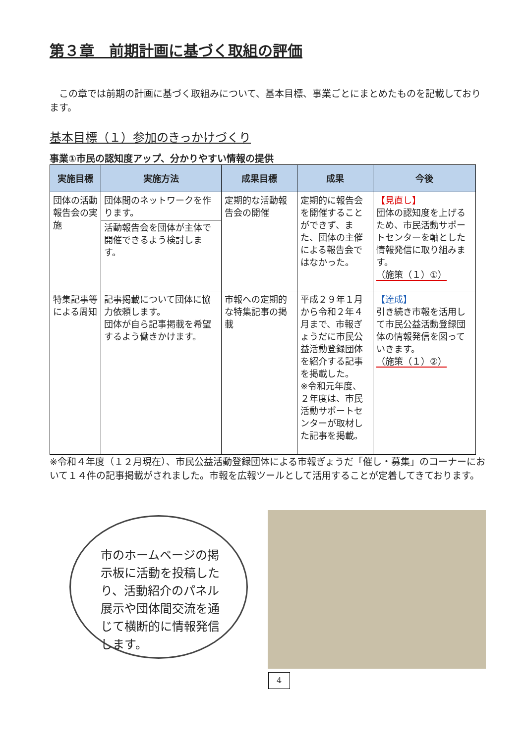第３章　前期計画に基づく取組の評価
　この章では前期の計画に基づく取組みについて、基本目標、事業ごとにまとめたものを記載しております。
基本目標（１）参加のきっかけづくり
事業①市民の認知度アップ、分かりやすい情報の提供
| 実施目標 | 実施方法 | 成果目標 | 成果 | 今後 |
| --- | --- | --- | --- | --- |
| 団体の活動報告会の実施 | 団体間のネットワークを作ります。 活動報告会を団体が主体で開催できるよう検討します。 | 定期的な活動報告会の開催 | 定期的に報告会を開催することができず、また、団体の主催による報告会ではなかった。 | 【見直し】 団体の認知度を上げるため、市民活動サポートセンターを軸とした情報発信に取り組みます。 （施策（１）①） |
| 特集記事等による周知 | 記事掲載について団体に協力依頼します。 団体が自ら記事掲載を希望するよう働きかけます。 | 市報への定期的な特集記事の掲載 | 平成２９年１月から令和２年４月まで、市報ぎょうだに市民公益活動登録団体を紹介する記事を掲載した。 ※令和元年度、２年度は、市民活動サポートセンターが取材した記事を掲載。 | 【達成】 引き続き市報を活用して市民公益活動登録団体の情報発信を図っていきます。 （施策（１）②） |
※令和４年度（１２月現在）、市民公益活動登録団体による市報ぎょうだ「催し・募集」のコーナーにおいて１４件の記事掲載がされました。市報を広報ツールとして活用することが定着してきております。
市のホームページの掲示板に活動を投稿したり、活動紹介のパネル展示や団体間交流を通じて横断的に情報発信します。
4